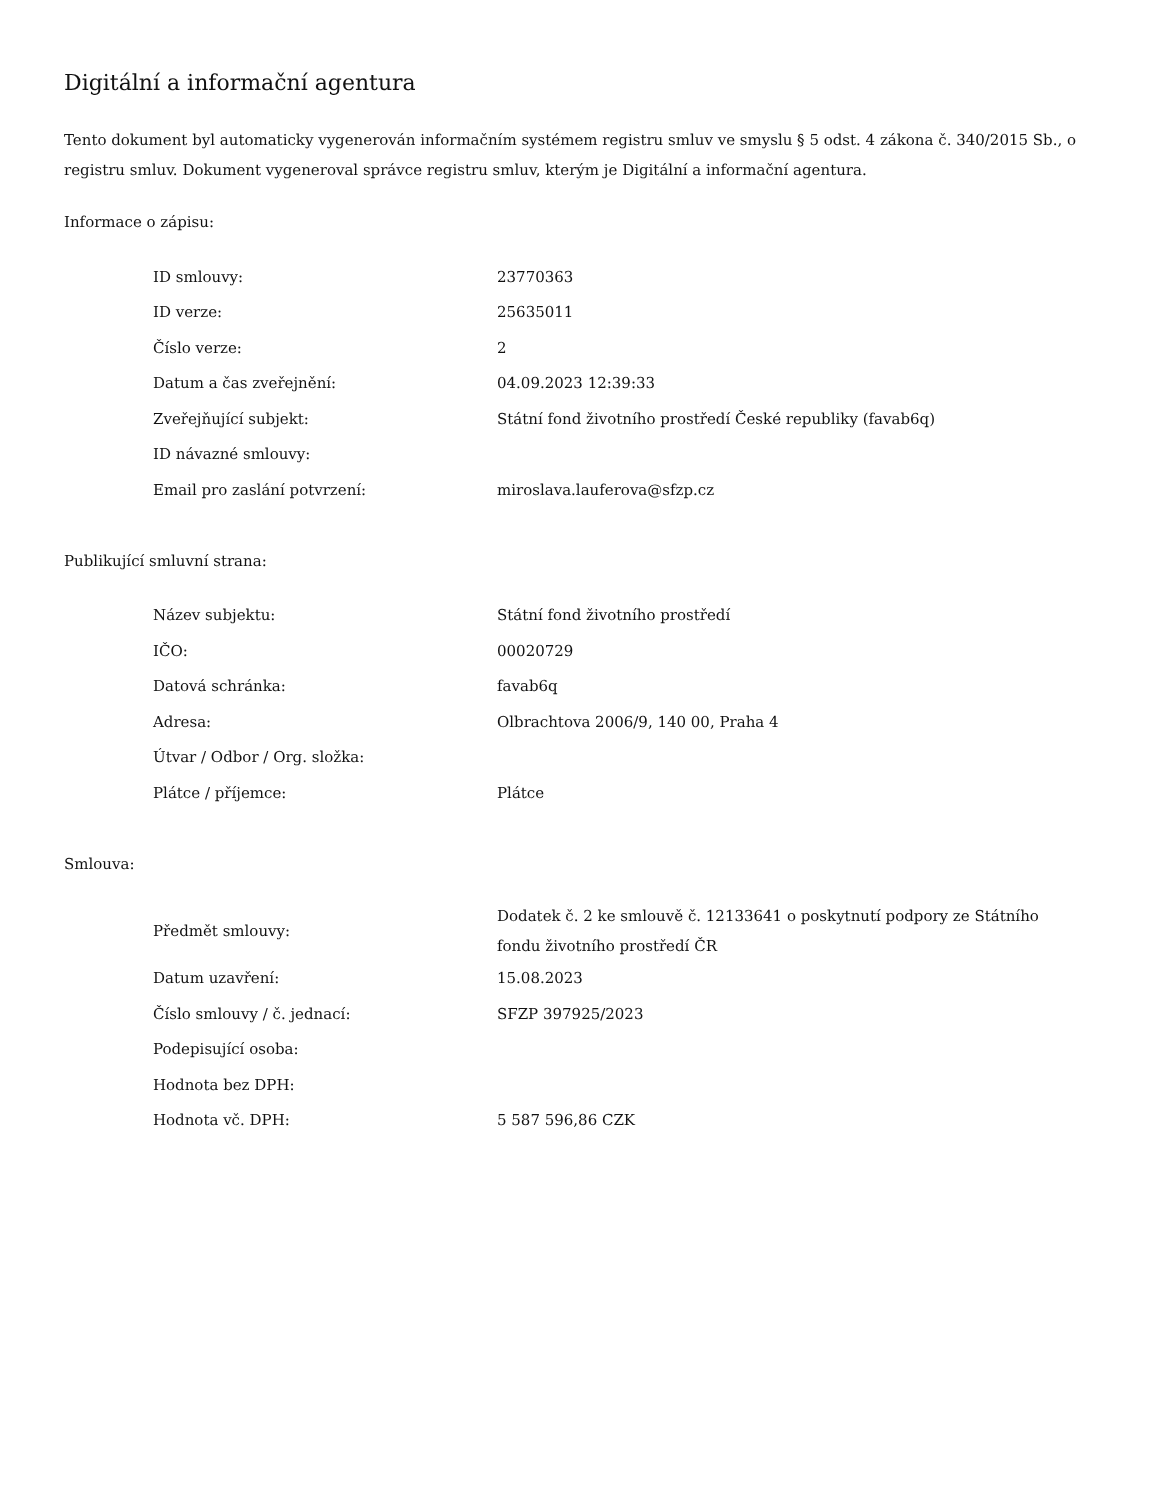Digitální a informační agentura
Tento dokument byl automaticky vygenerován informačním systémem registru smluv ve smyslu § 5 odst. 4 zákona č. 340/2015 Sb., o registru smluv. Dokument vygeneroval správce registru smluv, kterým je Digitální a informační agentura.
Informace o zápisu:
| ID smlouvy: | 23770363 |
| ID verze: | 25635011 |
| Číslo verze: | 2 |
| Datum a čas zveřejnění: | 04.09.2023 12:39:33 |
| Zveřejňující subjekt: | Státní fond životního prostředí České republiky (favab6q) |
| ID návazné smlouvy: | |
| Email pro zaslání potvrzení: | miroslava.lauferova@sfzp.cz |
Publikující smluvní strana:
| Název subjektu: | Státní fond životního prostředí |
| IČO: | 00020729 |
| Datová schránka: | favab6q |
| Adresa: | Olbrachtova 2006/9, 140 00, Praha 4 |
| Útvar / Odbor / Org. složka: | |
| Plátce / příjemce: | Plátce |
Smlouva:
| Předmět smlouvy: | Dodatek č. 2 ke smlouvě č. 12133641 o poskytnutí podpory ze Státního fondu životního prostředí ČR |
| Datum uzavření: | 15.08.2023 |
| Číslo smlouvy / č. jednací: | SFZP 397925/2023 |
| Podepisující osoba: | |
| Hodnota bez DPH: | |
| Hodnota vč. DPH: | 5 587 596,86 CZK |